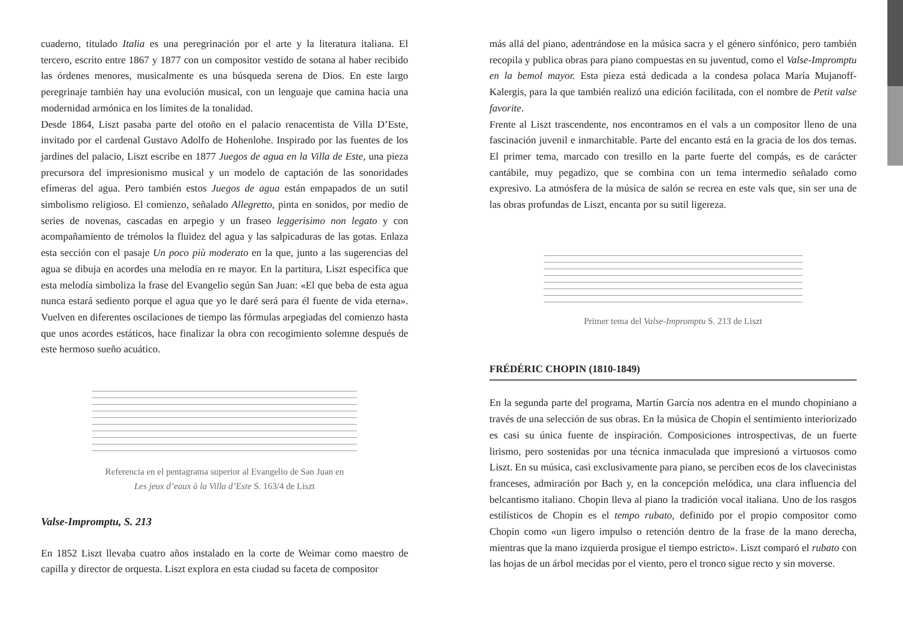cuaderno, titulado Italia es una peregrinación por el arte y la literatura italiana. El tercero, escrito entre 1867 y 1877 con un compositor vestido de sotana al haber recibido las órdenes menores, musicalmente es una búsqueda serena de Dios. En este largo peregrinaje también hay una evolución musical, con un lenguaje que camina hacia una modernidad armónica en los límites de la tonalidad.
Desde 1864, Liszt pasaba parte del otoño en el palacio renacentista de Villa D’Este, invitado por el cardenal Gustavo Adolfo de Hohenlohe. Inspirado por las fuentes de los jardines del palacio, Liszt escribe en 1877 Juegos de agua en la Villa de Este, una pieza precursora del impresionismo musical y un modelo de captación de las sonoridades efímeras del agua. Pero también estos Juegos de agua están empapados de un sutil simbolismo religioso. El comienzo, señalado Allegretto, pinta en sonidos, por medio de series de novenas, cascadas en arpegio y un fraseo leggerisimo non legato y con acompañamiento de trémolos la fluidez del agua y las salpicaduras de las gotas. Enlaza esta sección con el pasaje Un poco più moderato en la que, junto a las sugerencias del agua se dibuja en acordes una melodía en re mayor. En la partitura, Liszt especifica que esta melodía simboliza la frase del Evangelio según San Juan: «El que beba de esta agua nunca estará sediento porque el agua que yo le daré será para él fuente de vida eterna». Vuelven en diferentes oscilaciones de tiempo las fórmulas arpegiadas del comienzo hasta que unos acordes estáticos, hace finalizar la obra con recogimiento solemne después de este hermoso sueño acuático.
Referencia en el pentagrama superior al Evangelio de San Juan en
Les jeux d’eaux à la Villa d’Este S. 163/4 de Liszt
Valse-Impromptu, S. 213
En 1852 Liszt llevaba cuatro años instalado en la corte de Weimar como maestro de capilla y director de orquesta. Liszt explora en esta ciudad su faceta de compositor
más allá del piano, adentrándose en la música sacra y el género sinfónico, pero también recopila y publica obras para piano compuestas en su juventud, como el Valse-Impromptu en la bemol mayor. Esta pieza está dedicada a la condesa polaca María Mujanoff-Kalergis, para la que también realizó una edición facilitada, con el nombre de Petit valse favorite.
Frente al Liszt trascendente, nos encontramos en el vals a un compositor lleno de una fascinación juvenil e inmarchitable. Parte del encanto está en la gracia de los dos temas. El primer tema, marcado con tresillo en la parte fuerte del compás, es de carácter cantábile, muy pegadizo, que se combina con un tema intermedio señalado como expresivo. La atmósfera de la música de salón se recrea en este vals que, sin ser una de las obras profundas de Liszt, encanta por su sutil ligereza.
Primer tema del Valse-Impromptu S. 213 de Liszt
FRÉDÉRIC CHOPIN (1810-1849)
En la segunda parte del programa, Martín García nos adentra en el mundo chopiniano a través de una selección de sus obras. En la música de Chopin el sentimiento interiorizado es casi su única fuente de inspiración. Composiciones introspectivas, de un fuerte lirismo, pero sostenidas por una técnica inmaculada que impresionó a virtuosos como Liszt. En su música, casi exclusivamente para piano, se perciben ecos de los clavecinistas franceses, admiración por Bach y, en la concepción melódica, una clara influencia del belcantismo italiano. Chopin lleva al piano la tradición vocal italiana. Uno de los rasgos estilísticos de Chopin es el tempo rubato, definido por el propio compositor como Chopin como «un ligero impulso o retención dentro de la frase de la mano derecha, mientras que la mano izquierda prosigue el tiempo estricto». Liszt comparó el rubato con las hojas de un árbol mecidas por el viento, pero el tronco sigue recto y sin moverse.